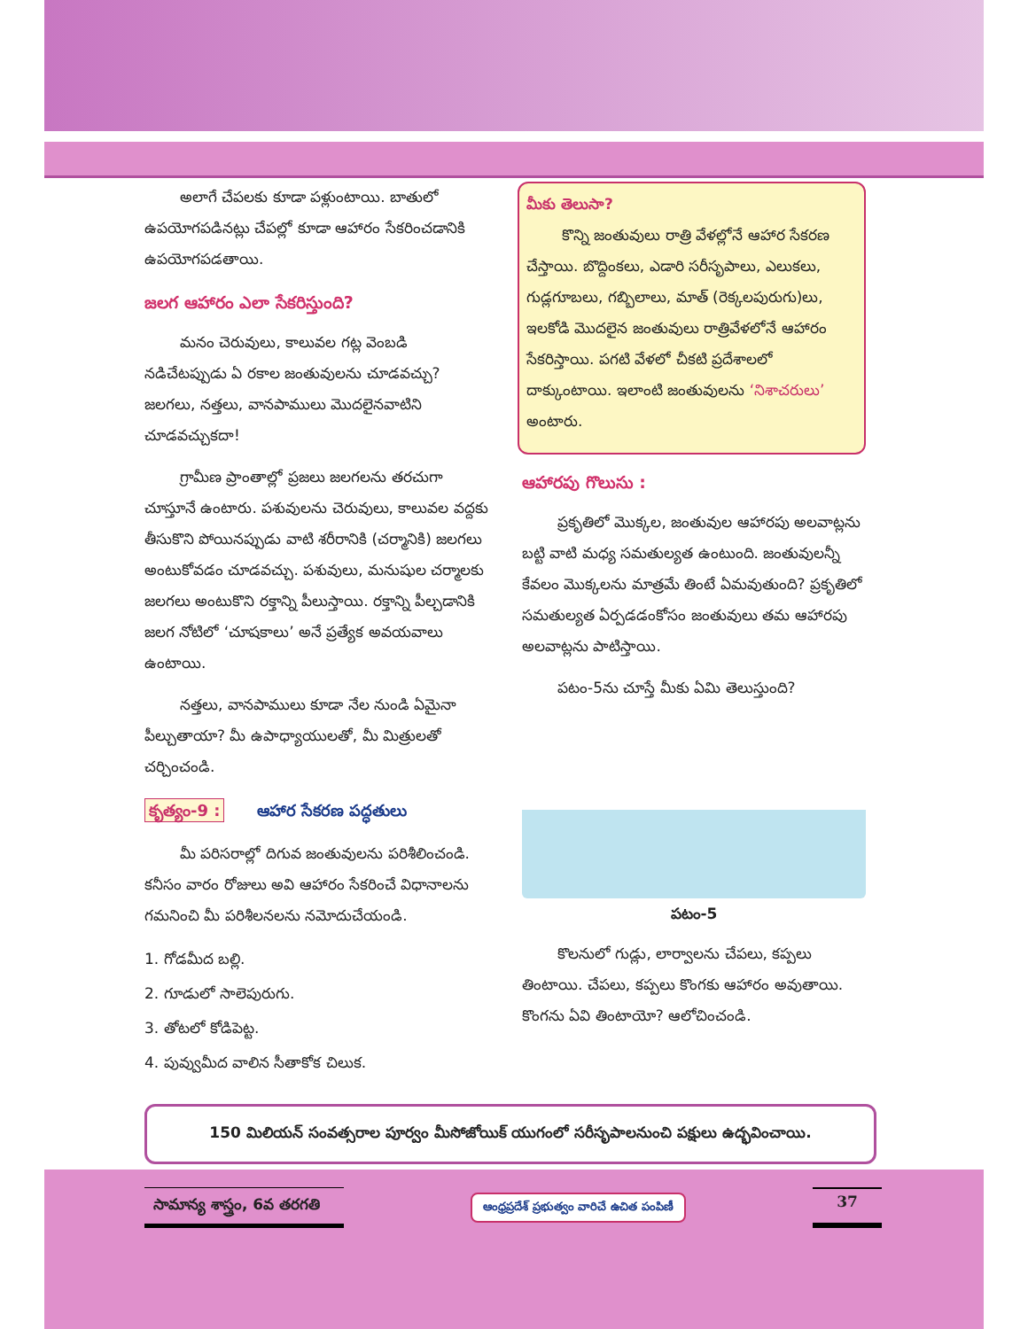అలాగే చేపలకు కూడా పళ్లుంటాయి. బాతులో ఉపయోగపడినట్లు చేపల్లో కూడా ఆహారం సేకరించడానికి ఉపయోగపడతాయి.
జలగ ఆహారం ఎలా సేకరిస్తుంది?
మనం చెరువులు, కాలువల గట్ల వెంబడి నడిచేటప్పుడు ఏ రకాల జంతువులను చూడవచ్చు? జలగలు, నత్తలు, వానపాములు మొదలైనవాటిని చూడవచ్చుకదా!
గ్రామీణ ప్రాంతాల్లో ప్రజలు జలగలను తరచుగా చూస్తూనే ఉంటారు. పశువులను చెరువులు, కాలువల వద్దకు తీసుకొని పోయినప్పుడు వాటి శరీరానికి (చర్మానికి) జలగలు అంటుకోవడం చూడవచ్చు. పశువులు, మనుషుల చర్మాలకు జలగలు అంటుకొని రక్తాన్ని పీలుస్తాయి. రక్తాన్ని పీల్చడానికి జలగ నోటిలో ‘చూషకాలు’ అనే ప్రత్యేక అవయవాలు ఉంటాయి.
నత్తలు, వానపాములు కూడా నేల నుండి ఏమైనా పీల్చుతాయా? మీ ఉపాధ్యాయులతో, మీ మిత్రులతో చర్చించండి.
కృత్యం-9 : ఆహార సేకరణ పద్ధతులు
మీ పరిసరాల్లో దిగువ జంతువులను పరిశీలించండి. కనీసం వారం రోజులు అవి ఆహారం సేకరించే విధానాలను గమనించి మీ పరిశీలనలను నమోదుచేయండి.
1. గోడమీద బల్లి.
2. గూడులో సాలెపురుగు.
3. తోటలో కోడిపెట్ట.
4. పువ్వుమీద వాలిన సీతాకోక చిలుక.
మీకు తెలుసా?
కొన్ని జంతువులు రాత్రి వేళల్లోనే ఆహార సేకరణ చేస్తాయి. బొద్దింకలు, ఎడారి సరీసృపాలు, ఎలుకలు, గుడ్లగూబలు, గబ్బిలాలు, మాత్ (రెక్కలపురుగు)లు, ఇలకోడి మొదలైన జంతువులు రాత్రివేళలోనే ఆహారం సేకరిస్తాయి. పగటి వేళలో చీకటి ప్రదేశాలలో దాక్కుంటాయి. ఇలాంటి జంతువులను ‘నిశాచరులు’ అంటారు.
ఆహారపు గొలుసు :
ప్రకృతిలో మొక్కల, జంతువుల ఆహారపు అలవాట్లను బట్టి వాటి మధ్య సమతుల్యత ఉంటుంది. జంతువులన్నీ కేవలం మొక్కలను మాత్రమే తింటే ఏమవుతుంది? ప్రకృతిలో సమతుల్యత ఏర్పడడంకోసం జంతువులు తమ ఆహారపు అలవాట్లను పాటిస్తాయి.
పటం-5ను చూస్తే మీకు ఏమి తెలుస్తుంది?
పటం-5
కొలనులో గుడ్లు, లార్వాలను చేపలు, కప్పలు తింటాయి. చేపలు, కప్పలు కొంగకు ఆహారం అవుతాయి. కొంగను ఏవి తింటాయో? ఆలోచించండి.
150 మిలియన్ సంవత్సరాల పూర్వం మీసోజోయిక్ యుగంలో సరీసృపాలనుంచి పక్షులు ఉద్భవించాయి.
సామాన్య శాస్త్రం, 6వ తరగతి
ఆంధ్రప్రదేశ్ ప్రభుత్వం వారిచే ఉచిత పంపిణీ
37